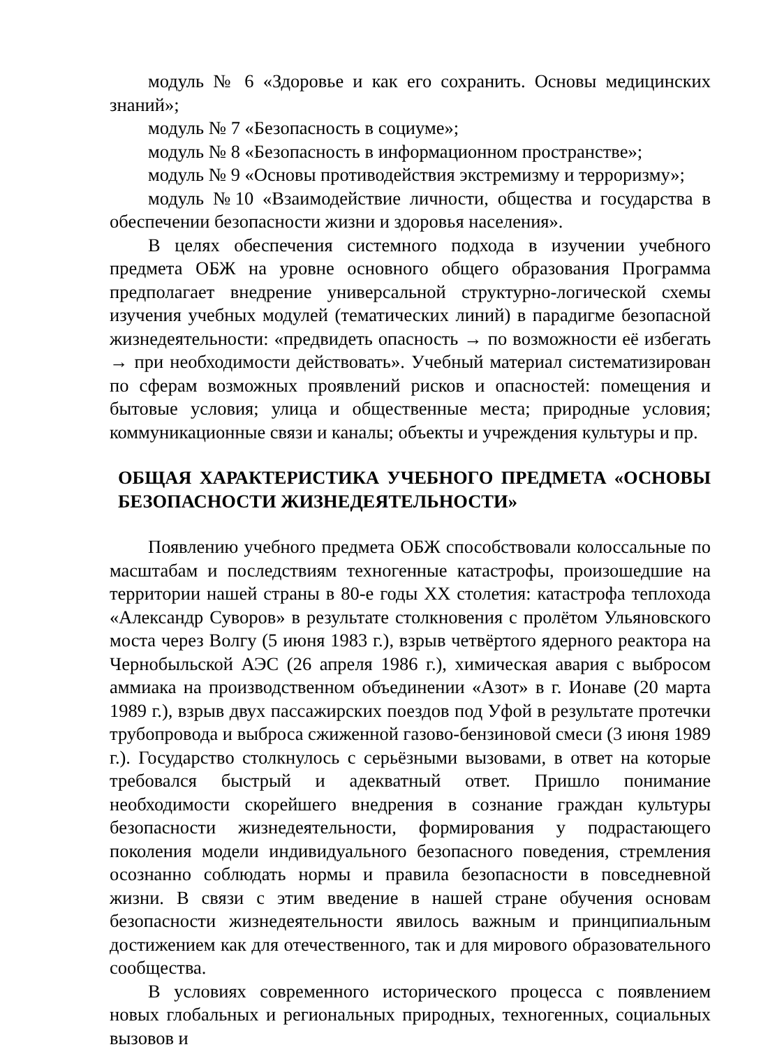модуль № 6 «Здоровье и как его сохранить. Основы медицинских знаний»;
модуль № 7 «Безопасность в социуме»;
модуль № 8 «Безопасность в информационном пространстве»;
модуль № 9 «Основы противодействия экстремизму и терроризму»;
модуль №10 «Взаимодействие личности, общества и государства в обеспечении безопасности жизни и здоровья населения».
В целях обеспечения системного подхода в изучении учебного предмета ОБЖ на уровне основного общего образования Программа предполагает внедрение универсальной структурно-логической схемы изучения учебных модулей (тематических линий) в парадигме безопасной жизнедеятельности: «предвидеть опасность → по возможности её избегать → при необходимости действовать». Учебный материал систематизирован по сферам возможных проявлений рисков и опасностей: помещения и бытовые условия; улица и общественные места; природные условия; коммуникационные связи и каналы; объекты и учреждения культуры и пр.
ОБЩАЯ ХАРАКТЕРИСТИКА УЧЕБНОГО ПРЕДМЕТА «ОСНОВЫ БЕЗОПАСНОСТИ ЖИЗНЕДЕЯТЕЛЬНОСТИ»
Появлению учебного предмета ОБЖ способствовали колоссальные по масштабам и последствиям техногенные катастрофы, произошедшие на территории нашей страны в 80-е годы XX столетия: катастрофа теплохода «Александр Суворов» в результате столкновения с пролётом Ульяновского моста через Волгу (5 июня 1983 г.), взрыв четвёртого ядерного реактора на Чернобыльской АЭС (26 апреля 1986 г.), химическая авария с выбросом аммиака на производственном объединении «Азот» в г. Ионаве (20 марта 1989 г.), взрыв двух пассажирских поездов под Уфой в результате протечки трубопровода и выброса сжиженной газово-бензиновой смеси (3 июня 1989 г.). Государство столкнулось с серьёзными вызовами, в ответ на которые требовался быстрый и адекватный ответ. Пришло понимание необходимости скорейшего внедрения в сознание граждан культуры безопасности жизнедеятельности, формирования у подрастающего поколения модели индивидуального безопасного поведения, стремления осознанно соблюдать нормы и правила безопасности в повседневной жизни. В связи с этим введение в нашей стране обучения основам безопасности жизнедеятельности явилось важным и принципиальным достижением как для отечественного, так и для мирового образовательного сообщества.
В условиях современного исторического процесса с появлением новых глобальных и региональных природных, техногенных, социальных вызовов и